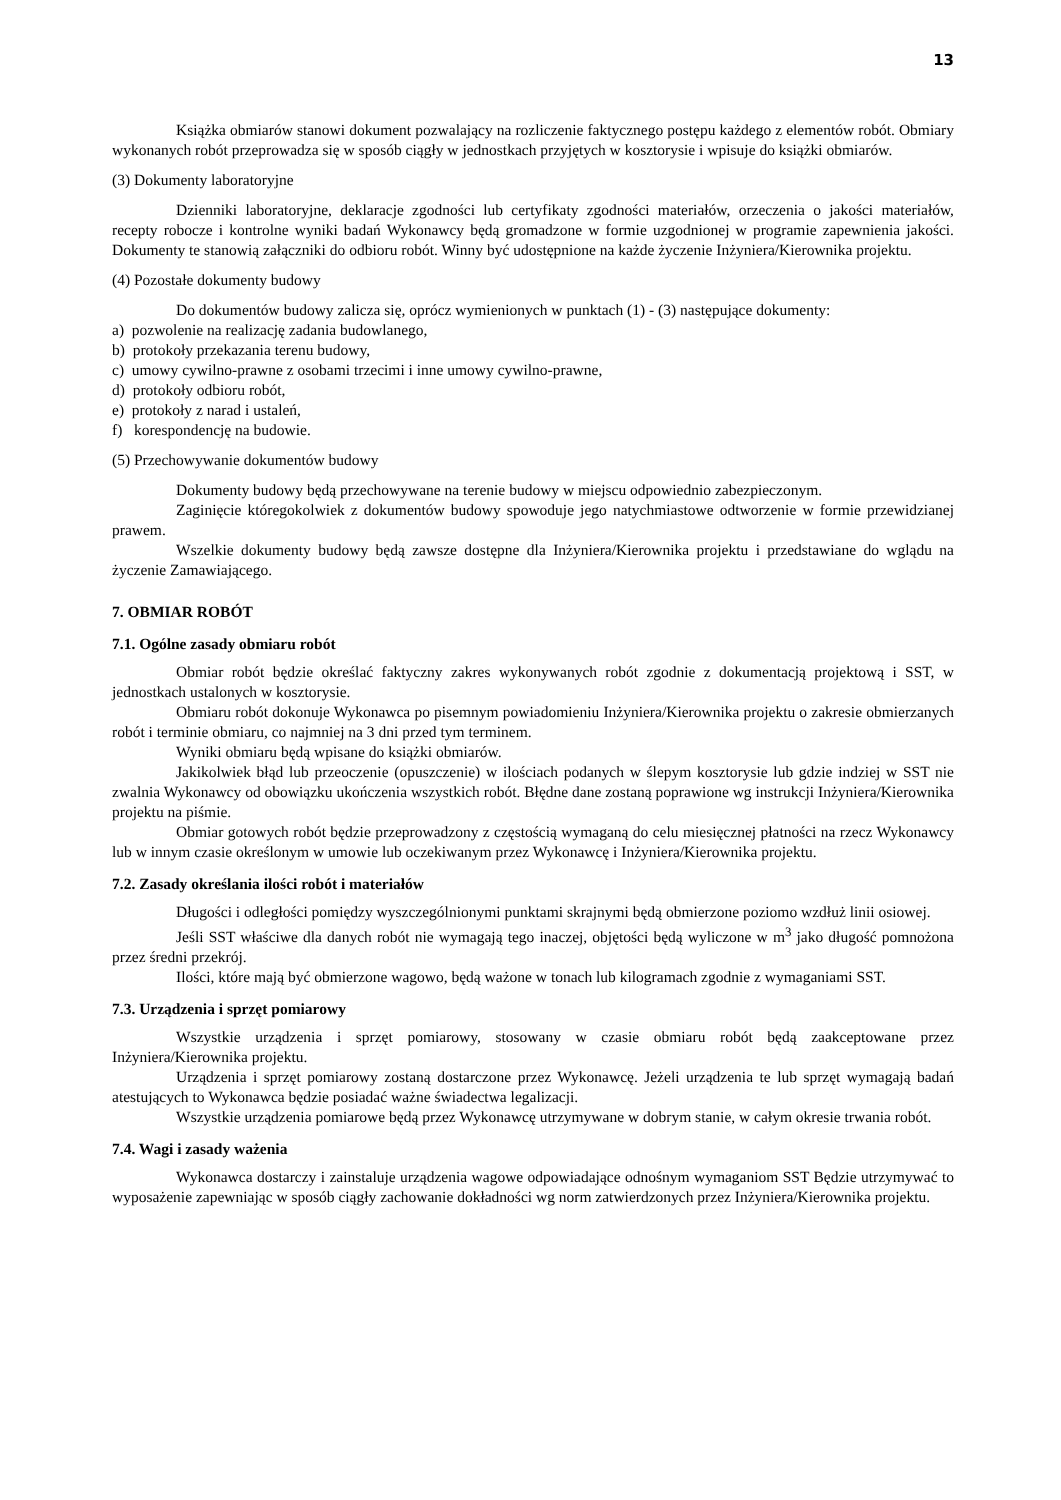13
Książka obmiarów stanowi dokument pozwalający na rozliczenie faktycznego postępu każdego z elementów robót. Obmiary wykonanych robót przeprowadza się w sposób ciągły w jednostkach przyjętych w kosztorysie i wpisuje do książki obmiarów.
(3) Dokumenty laboratoryjne
Dzienniki laboratoryjne, deklaracje zgodności lub certyfikaty zgodności materiałów, orzeczenia o jakości materiałów, recepty robocze i kontrolne wyniki badań Wykonawcy będą gromadzone w formie uzgodnionej w programie zapewnienia jakości. Dokumenty te stanowią załączniki do odbioru robót. Winny być udostępnione na każde życzenie Inżyniera/Kierownika projektu.
(4) Pozostałe dokumenty budowy
Do dokumentów budowy zalicza się, oprócz wymienionych w punktach (1) - (3) następujące dokumenty:
a) pozwolenie na realizację zadania budowlanego,
b) protokoły przekazania terenu budowy,
c) umowy cywilno-prawne z osobami trzecimi i inne umowy cywilno-prawne,
d) protokoły odbioru robót,
e) protokoły z narad i ustaleń,
f) korespondencję na budowie.
(5) Przechowywanie dokumentów budowy
Dokumenty budowy będą przechowywane na terenie budowy w miejscu odpowiednio zabezpieczonym.
Zaginięcie któregokolwiek z dokumentów budowy spowoduje jego natychmiastowe odtworzenie w formie przewidzianej prawem.
Wszelkie dokumenty budowy będą zawsze dostępne dla Inżyniera/Kierownika projektu i przedstawiane do wglądu na życzenie Zamawiającego.
7. OBMIAR ROBÓT
7.1. Ogólne zasady obmiaru robót
Obmiar robót będzie określać faktyczny zakres wykonywanych robót zgodnie z dokumentacją projektową i SST, w jednostkach ustalonych w kosztorysie.
Obmiaru robót dokonuje Wykonawca po pisemnym powiadomieniu Inżyniera/Kierownika projektu o zakresie obmierzanych robót i terminie obmiaru, co najmniej na 3 dni przed tym terminem.
Wyniki obmiaru będą wpisane do książki obmiarów.
Jakikolwiek błąd lub przeoczenie (opuszczenie) w ilościach podanych w ślepym kosztorysie lub gdzie indziej w SST nie zwalnia Wykonawcy od obowiązku ukończenia wszystkich robót. Błędne dane zostaną poprawione wg instrukcji Inżyniera/Kierownika projektu na piśmie.
Obmiar gotowych robót będzie przeprowadzony z częstością wymaganą do celu miesięcznej płatności na rzecz Wykonawcy lub w innym czasie określonym w umowie lub oczekiwanym przez Wykonawcę i Inżyniera/Kierownika projektu.
7.2. Zasady określania ilości robót i materiałów
Długości i odległości pomiędzy wyszczególnionymi punktami skrajnymi będą obmierzone poziomo wzdłuż linii osiowej.
Jeśli SST właściwe dla danych robót nie wymagają tego inaczej, objętości będą wyliczone w m<sup>3</sup> jako długość pomnożona przez średni przekrój.
Ilości, które mają być obmierzone wagowo, będą ważone w tonach lub kilogramach zgodnie z wymaganiami SST.
7.3. Urządzenia i sprzęt pomiarowy
Wszystkie urządzenia i sprzęt pomiarowy, stosowany w czasie obmiaru robót będą zaakceptowane przez Inżyniera/Kierownika projektu.
Urządzenia i sprzęt pomiarowy zostaną dostarczone przez Wykonawcę. Jeżeli urządzenia te lub sprzęt wymagają badań atestujących to Wykonawca będzie posiadać ważne świadectwa legalizacji.
Wszystkie urządzenia pomiarowe będą przez Wykonawcę utrzymywane w dobrym stanie, w całym okresie trwania robót.
7.4. Wagi i zasady ważenia
Wykonawca dostarczy i zainstaluje urządzenia wagowe odpowiadające odnośnym wymaganiom SST Będzie utrzymywać to wyposażenie zapewniając w sposób ciągły zachowanie dokładności wg norm zatwierdzonych przez Inżyniera/Kierownika projektu.